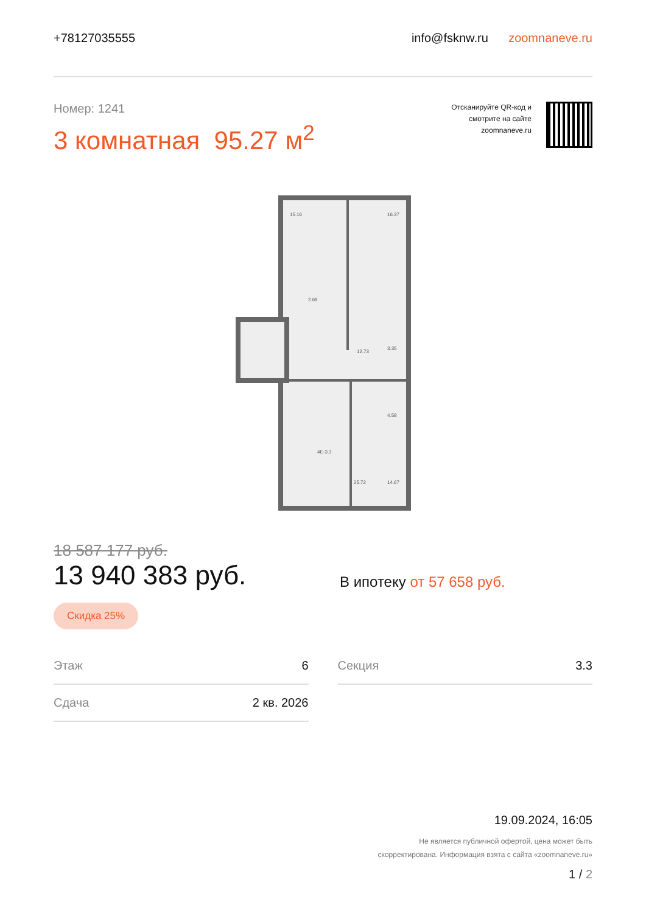+78127035555
info@fsknw.ru zoomnaneve.ru
Номер: 1241
3 комнатная 95.27 м<sup>2</sup>
Отсканируйте QR-код и
смотрите на сайте
zoomnaneve.ru
15.16
16.37
2.69
12.73
3.35
4.58
4Е-3.3
25.72
14.67
18 587 177 руб.
13 940 383 руб.
В ипотеку от 57 658 руб.
Скидка 25%
Этаж 6
Сдача 2 кв. 2026
Секция 3.3
19.09.2024, 16:05
Не является публичной офертой, цена может быть
скорректирована. Информация взята с сайта «zoomnaneve.ru»
1 / 2